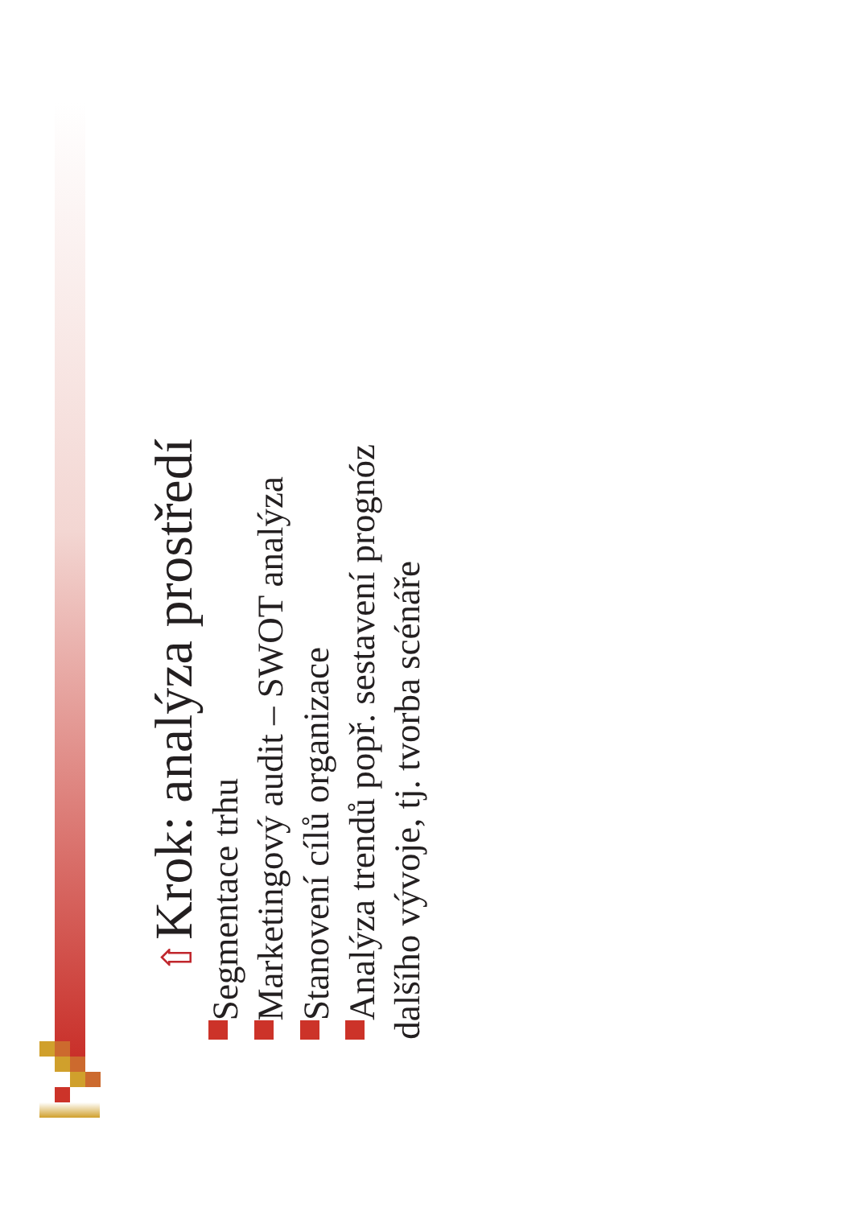⇧ Krok: analýza prostředí
Segmentace trhu
Marketingový audit – SWOT analýza
Stanovení cílů organizace
Analýza trendů popř. sestavení prognóz
dalšího vývoje, tj. tvorba scénáře